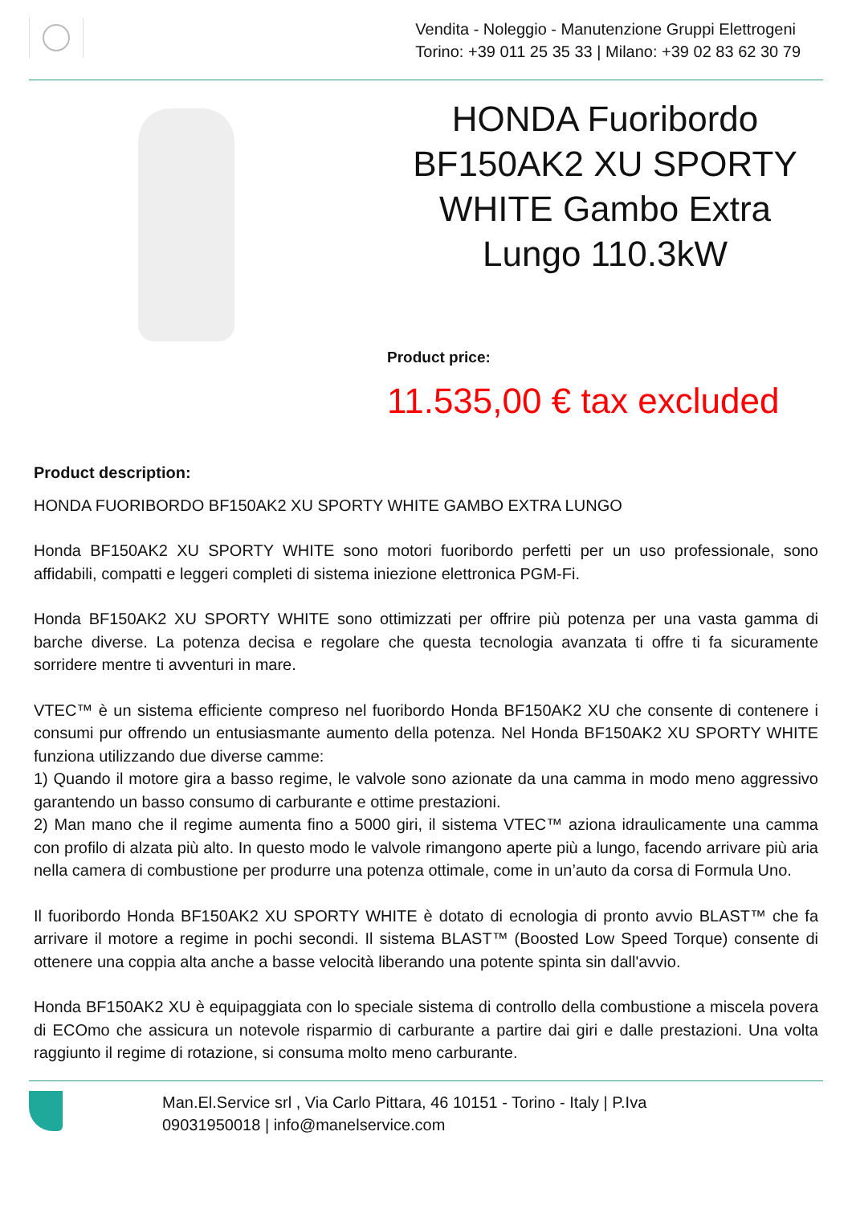Vendita - Noleggio - Manutenzione Gruppi Elettrogeni
Torino: +39 011 25 35 33 | Milano: +39 02 83 62 30 79
HONDA Fuoribordo BF150AK2 XU SPORTY WHITE Gambo Extra Lungo 110.3kW
Product price:
11.535,00 € tax excluded
Product description:
HONDA FUORIBORDO BF150AK2 XU SPORTY WHITE GAMBO EXTRA LUNGO
Honda BF150AK2 XU SPORTY WHITE sono motori fuoribordo perfetti per un uso professionale, sono affidabili, compatti e leggeri completi di sistema iniezione elettronica PGM-Fi.
Honda BF150AK2 XU SPORTY WHITE sono ottimizzati per offrire più potenza per una vasta gamma di barche diverse. La potenza decisa e regolare che questa tecnologia avanzata ti offre ti fa sicuramente sorridere mentre ti avventuri in mare.
VTEC™ è un sistema efficiente compreso nel fuoribordo Honda BF150AK2 XU che consente di contenere i consumi pur offrendo un entusiasmante aumento della potenza. Nel Honda BF150AK2 XU SPORTY WHITE funziona utilizzando due diverse camme:
1) Quando il motore gira a basso regime, le valvole sono azionate da una camma in modo meno aggressivo garantendo un basso consumo di carburante e ottime prestazioni.
2) Man mano che il regime aumenta fino a 5000 giri, il sistema VTEC™ aziona idraulicamente una camma con profilo di alzata più alto. In questo modo le valvole rimangono aperte più a lungo, facendo arrivare più aria nella camera di combustione per produrre una potenza ottimale, come in un’auto da corsa di Formula Uno.
Il fuoribordo Honda BF150AK2 XU SPORTY WHITE è dotato di ecnologia di pronto avvio BLAST™ che fa arrivare il motore a regime in pochi secondi. Il sistema BLAST™ (Boosted Low Speed Torque) consente di ottenere una coppia alta anche a basse velocità liberando una potente spinta sin dall'avvio.
Honda BF150AK2 XU è equipaggiata con lo speciale sistema di controllo della combustione a miscela povera di ECOmo che assicura un notevole risparmio di carburante a partire dai giri e dalle prestazioni. Una volta raggiunto il regime di rotazione, si consuma molto meno carburante.
Man.El.Service srl , Via Carlo Pittara, 46 10151 - Torino - Italy | P.Iva
09031950018 | info@manelservice.com